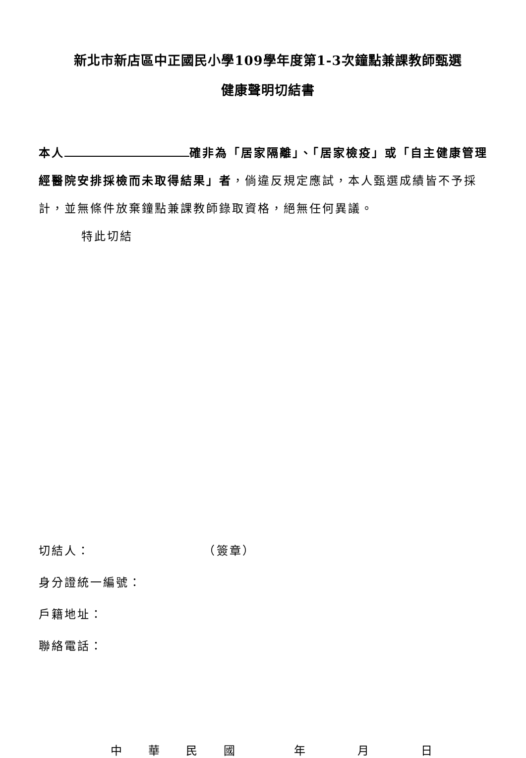新北市新店區中正國民小學109學年度第1-3次鐘點兼課教師甄選
健康聲明切結書
本人 確非為「居家隔離」、「居家檢疫」或「自主健康管理經醫院安排採檢而未取得結果」者，倘違反規定應試，本人甄選成績皆不予採計，並無條件放棄鐘點兼課教師錄取資格，絕無任何異議。
特此切結
切結人： （簽章）
身分證統一編號：
戶籍地址：
聯絡電話：
中華民國年月日